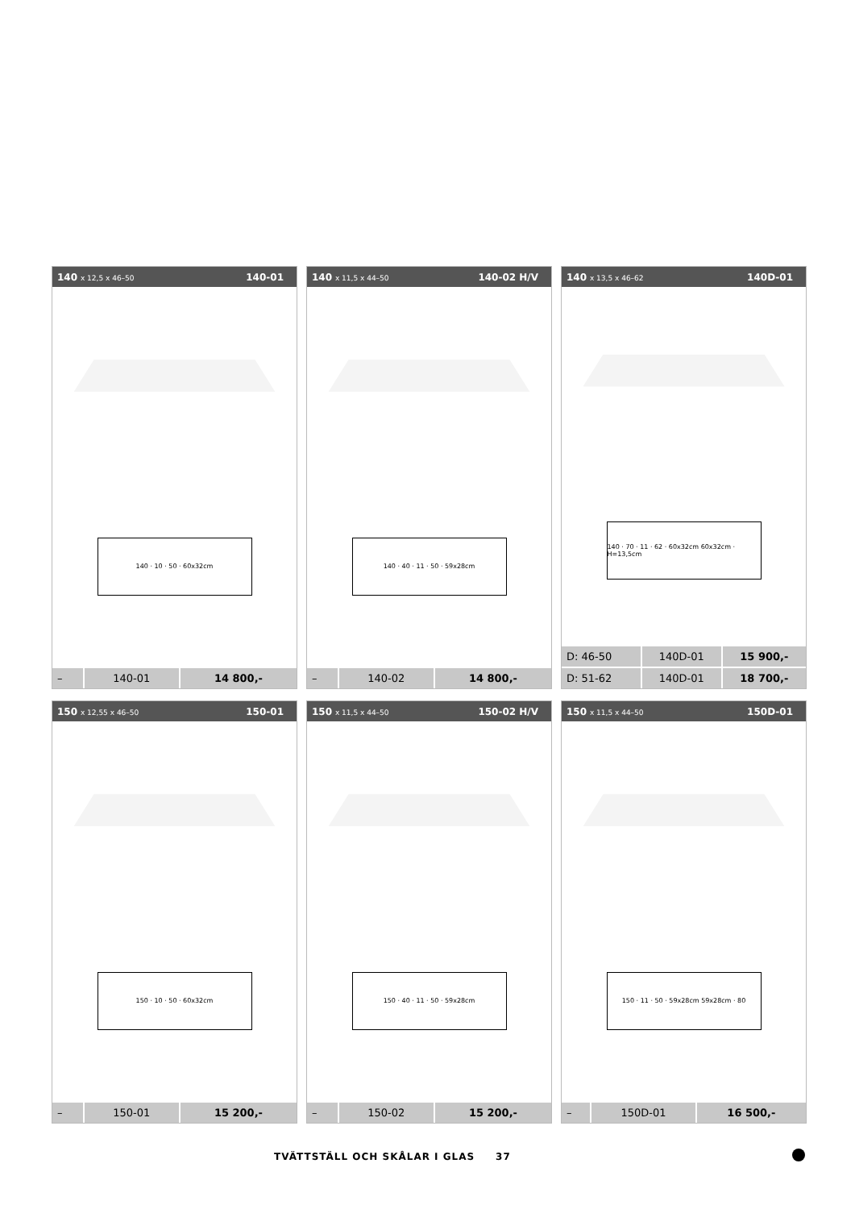140 x 12,5 x 46–50 140-01
140 · 10 · 50 · 60x32cm
| – | 140-01 | 14 800,- |
140 x 11,5 x 44–50 140-02 H/V
140 · 40 · 11 · 50 · 59x28cm
| – | 140-02 | 14 800,- |
140 x 13,5 x 46–62 140D-01
140 · 70 · 11 · 62 · 60x32cm 60x32cm · H=13,5cm
| D: 46-50 | 140D-01 | 15 900,- |
| D: 51-62 | 140D-01 | 18 700,- |
150 x 12,55 x 46–50 150-01
150 · 10 · 50 · 60x32cm
| – | 150-01 | 15 200,- |
150 x 11,5 x 44–50 150-02 H/V
150 · 40 · 11 · 50 · 59x28cm
| – | 150-02 | 15 200,- |
150 x 11,5 x 44–50 150D-01
150 · 11 · 50 · 59x28cm 59x28cm · 80
| – | 150D-01 | 16 500,- |
TVÄTTSTÄLL OCH SKÅLAR I GLAS 37